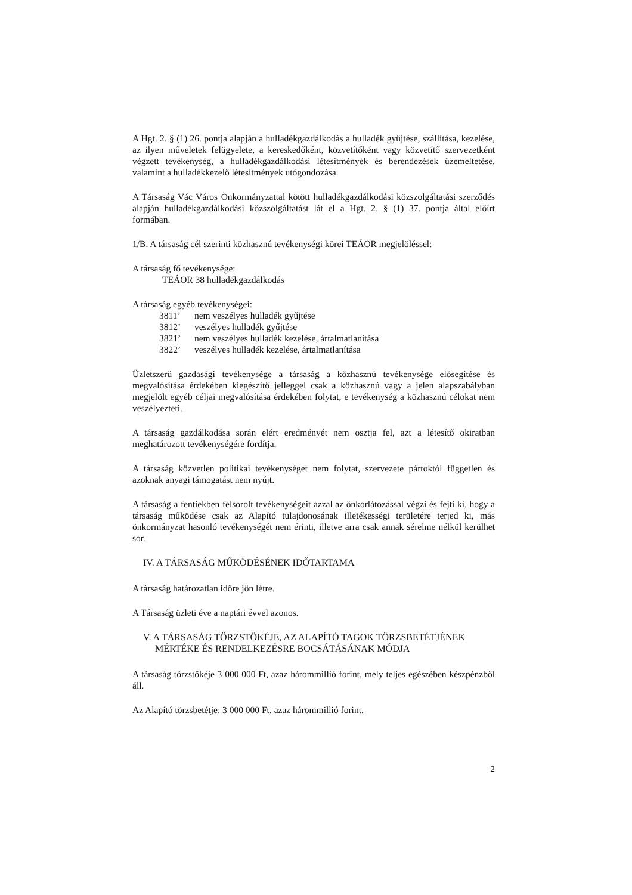A Hgt. 2. § (1) 26. pontja alapján a hulladékgazdálkodás a hulladék gyűjtése, szállítása, kezelése, az ilyen műveletek felügyelete, a kereskedőként, közvetítőként vagy közvetítő szervezetként végzett tevékenység, a hulladékgazdálkodási létesítmények és berendezések üzemeltetése, valamint a hulladékkezelő létesítmények utógondozása.
A Társaság Vác Város Önkormányzattal kötött hulladékgazdálkodási közszolgáltatási szerződés alapján hulladékgazdálkodási közszolgáltatást lát el a Hgt. 2. § (1) 37. pontja által előírt formában.
1/B. A társaság cél szerinti közhasznú tevékenységi körei TEÁOR megjelöléssel:
A társaság fő tevékenysége:
TEÁOR 38 hulladékgazdálkodás
A társaság egyéb tevékenységei:
3811’ nem veszélyes hulladék gyűjtése
3812’ veszélyes hulladék gyűjtése
3821’ nem veszélyes hulladék kezelése, ártalmatlanítása
3822’ veszélyes hulladék kezelése, ártalmatlanítása
Üzletszerű gazdasági tevékenysége a társaság a közhasznú tevékenysége elősegítése és megvalósítása érdekében kiegészítő jelleggel csak a közhasznú vagy a jelen alapszabályban megjelölt egyéb céljai megvalósítása érdekében folytat, e tevékenység a közhasznú célokat nem veszélyezteti.
A társaság gazdálkodása során elért eredményét nem osztja fel, azt a létesítő okiratban meghatározott tevékenységére fordítja.
A társaság közvetlen politikai tevékenységet nem folytat, szervezete pártoktól független és azoknak anyagi támogatást nem nyújt.
A társaság a fentiekben felsorolt tevékenységeit azzal az önkorlátozással végzi és fejti ki, hogy a társaság működése csak az Alapító tulajdonosának illetékességi területére terjed ki, más önkormányzat hasonló tevékenységét nem érinti, illetve arra csak annak sérelme nélkül kerülhet sor.
IV. A TÁRSASÁG MŰKÖDÉSÉNEK IDŐTARTAMA
A társaság határozatlan időre jön létre.
A Társaság üzleti éve a naptári évvel azonos.
V. A TÁRSASÁG TÖRZSTŐKÉJE, AZ ALAPÍTÓ TAGOK TÖRZSBETÉTJÉNEK
MÉRTÉKE ÉS RENDELKEZÉSRE BOCSÁTÁSÁNAK MÓDJA
A társaság törzstőkéje 3 000 000 Ft, azaz hárommillió forint, mely teljes egészében készpénzből áll.
Az Alapító törzsbetétje: 3 000 000 Ft, azaz hárommillió forint.
2